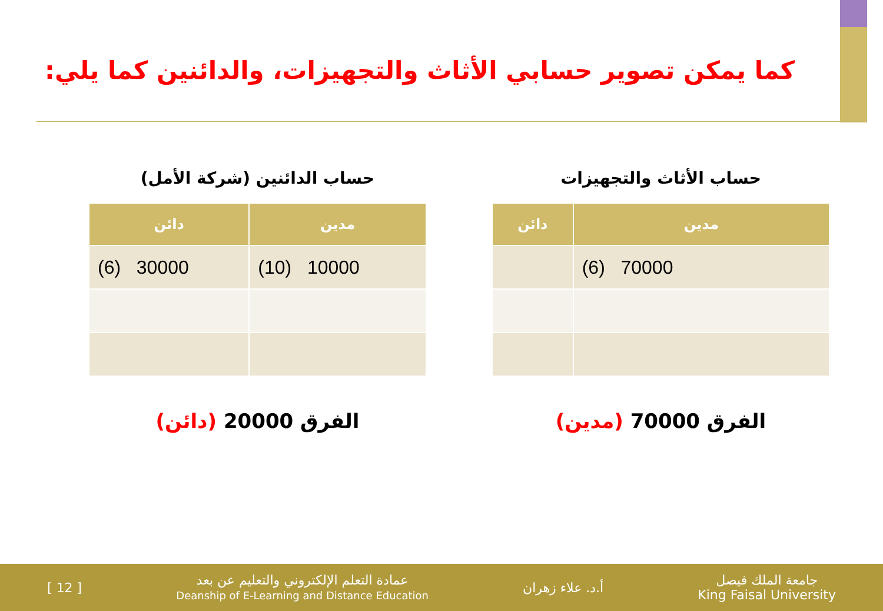كما يمكن تصوير حسابي الأثاث والتجهيزات، والدائنين كما يلي:
حساب الأثاث والتجهيزات
| مدين | دائن |
| --- | --- |
| (6) 70000 | |
الفرق 70000 (مدين)
حساب الدائنين (شركة الأمل)
| مدين | دائن |
| --- | --- |
| (10) 10000 | (6) 30000 |
الفرق 20000 (دائن)
جامعة الملك فيصل
King Faisal University
أ.د. علاء زهران
عمادة التعلم الإلكتروني والتعليم عن بعد
Deanship of E-Learning and Distance Education
[ 12 ]